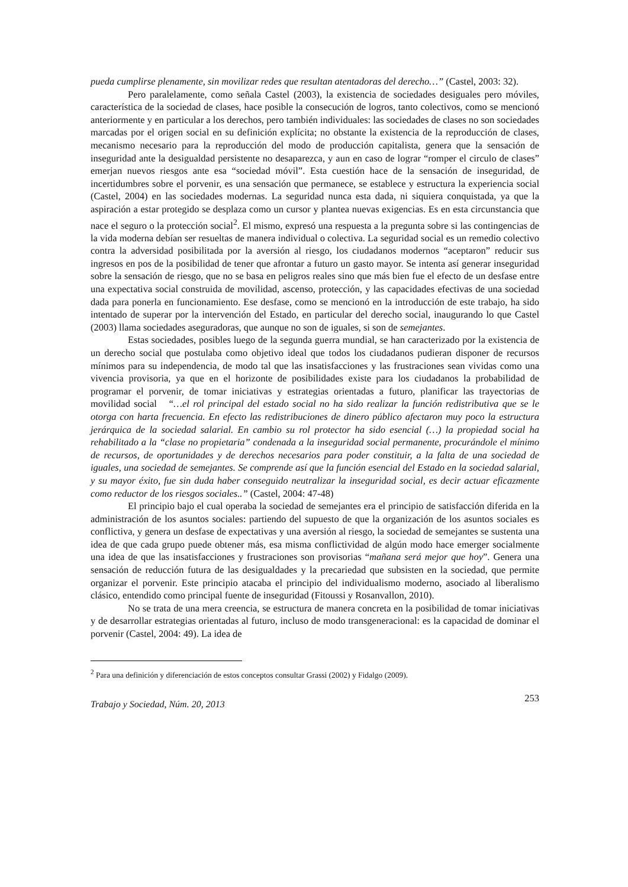pueda cumplirse plenamente, sin movilizar redes que resultan atentadoras del derecho…” (Castel, 2003: 32).
Pero paralelamente, como señala Castel (2003), la existencia de sociedades desiguales pero móviles, característica de la sociedad de clases, hace posible la consecución de logros, tanto colectivos, como se mencionó anteriormente y en particular a los derechos, pero también individuales: las sociedades de clases no son sociedades marcadas por el origen social en su definición explícita; no obstante la existencia de la reproducción de clases, mecanismo necesario para la reproducción del modo de producción capitalista, genera que la sensación de inseguridad ante la desigualdad persistente no desaparezca, y aun en caso de lograr “romper el circulo de clases” emerjan nuevos riesgos ante esa “sociedad móvil”. Esta cuestión hace de la sensación de inseguridad, de incertidumbres sobre el porvenir, es una sensación que permanece, se establece y estructura la experiencia social (Castel, 2004) en las sociedades modernas. La seguridad nunca esta dada, ni siquiera conquistada, ya que la aspiración a estar protegido se desplaza como un cursor y plantea nuevas exigencias. Es en esta circunstancia que nace el seguro o la protección social<sup>2</sup>. El mismo, expresó una respuesta a la pregunta sobre si las contingencias de la vida moderna debían ser resueltas de manera individual o colectiva. La seguridad social es un remedio colectivo contra la adversidad posibilitada por la aversión al riesgo, los ciudadanos modernos “aceptaron” reducir sus ingresos en pos de la posibilidad de tener que afrontar a futuro un gasto mayor. Se intenta así generar inseguridad sobre la sensación de riesgo, que no se basa en peligros reales sino que más bien fue el efecto de un desfase entre una expectativa social construida de movilidad, ascenso, protección, y las capacidades efectivas de una sociedad dada para ponerla en funcionamiento. Ese desfase, como se mencionó en la introducción de este trabajo, ha sido intentado de superar por la intervención del Estado, en particular del derecho social, inaugurando lo que Castel (2003) llama sociedades aseguradoras, que aunque no son de iguales, si son de semejantes.
Estas sociedades, posibles luego de la segunda guerra mundial, se han caracterizado por la existencia de un derecho social que postulaba como objetivo ideal que todos los ciudadanos pudieran disponer de recursos mínimos para su independencia, de modo tal que las insatisfacciones y las frustraciones sean vividas como una vivencia provisoria, ya que en el horizonte de posibilidades existe para los ciudadanos la probabilidad de programar el porvenir, de tomar iniciativas y estrategias orientadas a futuro, planificar las trayectorias de movilidad social “…el rol principal del estado social no ha sido realizar la función redistributiva que se le otorga con harta frecuencia. En efecto las redistribuciones de dinero público afectaron muy poco la estructura jerárquica de la sociedad salarial. En cambio su rol protector ha sido esencial (…) la propiedad social ha rehabilitado a la “clase no propietaria” condenada a la inseguridad social permanente, procurándole el mínimo de recursos, de oportunidades y de derechos necesarios para poder constituir, a la falta de una sociedad de iguales, una sociedad de semejantes. Se comprende así que la función esencial del Estado en la sociedad salarial, y su mayor éxito, fue sin duda haber conseguido neutralizar la inseguridad social, es decir actuar eficazmente como reductor de los riesgos sociales..” (Castel, 2004: 47-48)
El principio bajo el cual operaba la sociedad de semejantes era el principio de satisfacción diferida en la administración de los asuntos sociales: partiendo del supuesto de que la organización de los asuntos sociales es conflictiva, y genera un desfase de expectativas y una aversión al riesgo, la sociedad de semejantes se sustenta una idea de que cada grupo puede obtener más, esa misma conflictividad de algún modo hace emerger socialmente una idea de que las insatisfacciones y frustraciones son provisorias “mañana será mejor que hoy”. Genera una sensación de reducción futura de las desigualdades y la precariedad que subsisten en la sociedad, que permite organizar el porvenir. Este principio atacaba el principio del individualismo moderno, asociado al liberalismo clásico, entendido como principal fuente de inseguridad (Fitoussi y Rosanvallon, 2010).
No se trata de una mera creencia, se estructura de manera concreta en la posibilidad de tomar iniciativas y de desarrollar estrategias orientadas al futuro, incluso de modo transgeneracional: es la capacidad de dominar el porvenir (Castel, 2004: 49). La idea de
<sup>2</sup> Para una definición y diferenciación de estos conceptos consultar Grassi (2002) y Fidalgo (2009).
Trabajo y Sociedad, Núm. 20, 2013 253